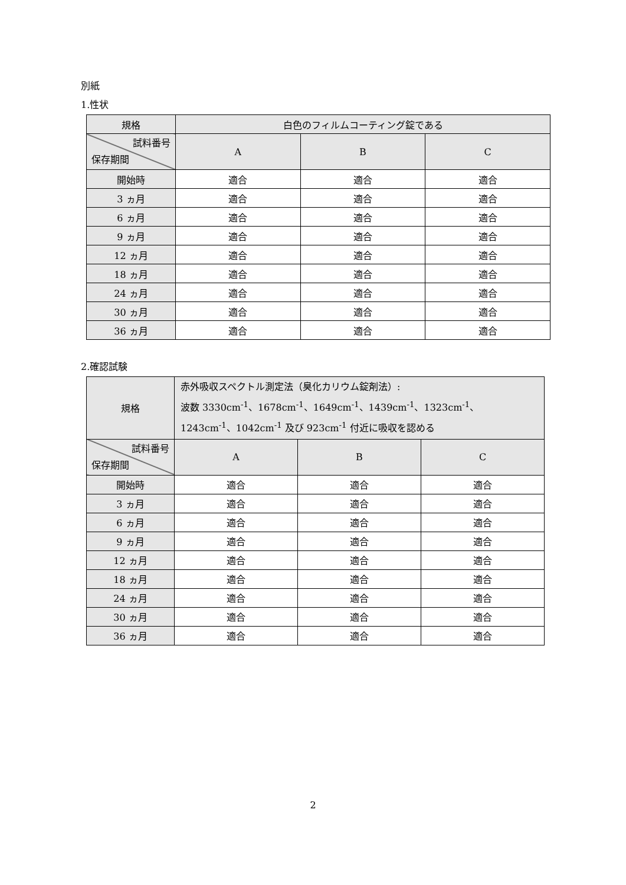別紙
1.性状
| 規格 | 白色のフィルムコーティング錠である | | |
| 試料番号 保存期間 | A | B | C |
| 開始時 | 適合 | 適合 | 適合 |
| 3 ヵ月 | 適合 | 適合 | 適合 |
| 6 ヵ月 | 適合 | 適合 | 適合 |
| 9 ヵ月 | 適合 | 適合 | 適合 |
| 12 ヵ月 | 適合 | 適合 | 適合 |
| 18 ヵ月 | 適合 | 適合 | 適合 |
| 24 ヵ月 | 適合 | 適合 | 適合 |
| 30 ヵ月 | 適合 | 適合 | 適合 |
| 36 ヵ月 | 適合 | 適合 | 適合 |
2.確認試験
| 規格 | 赤外吸収スペクトル測定法（臭化カリウム錠剤法）: 波数 3330cm<sup>-1</sup>、1678cm<sup>-1</sup>、1649cm<sup>-1</sup>、1439cm<sup>-1</sup>、1323cm<sup>-1</sup>、 1243cm<sup>-1</sup>、1042cm<sup>-1</sup> 及び 923cm<sup>-1</sup> 付近に吸収を認める | | |
| 試料番号 保存期間 | A | B | C |
| 開始時 | 適合 | 適合 | 適合 |
| 3 ヵ月 | 適合 | 適合 | 適合 |
| 6 ヵ月 | 適合 | 適合 | 適合 |
| 9 ヵ月 | 適合 | 適合 | 適合 |
| 12 ヵ月 | 適合 | 適合 | 適合 |
| 18 ヵ月 | 適合 | 適合 | 適合 |
| 24 ヵ月 | 適合 | 適合 | 適合 |
| 30 ヵ月 | 適合 | 適合 | 適合 |
| 36 ヵ月 | 適合 | 適合 | 適合 |
2